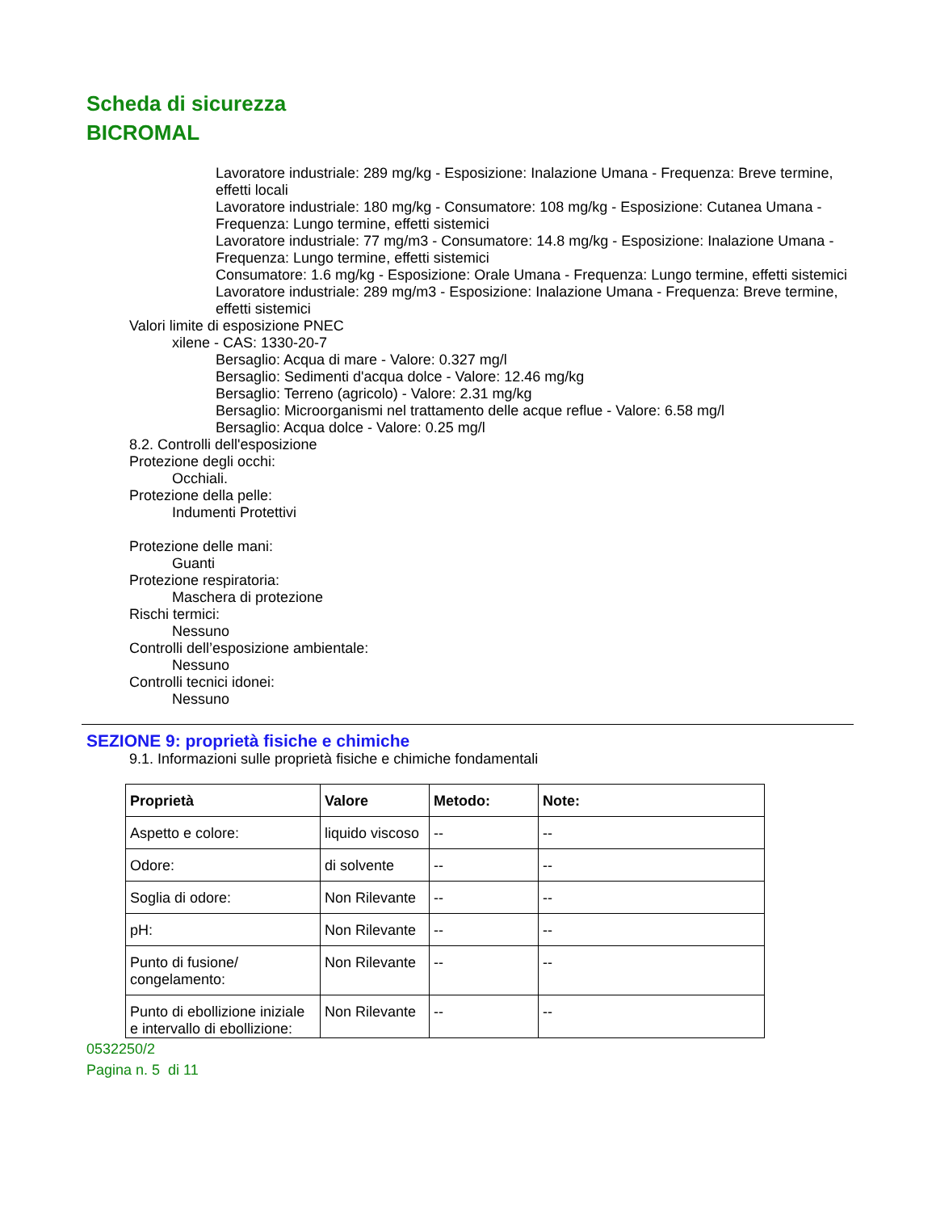Scheda di sicurezza
BICROMAL
Lavoratore industriale: 289 mg/kg - Esposizione: Inalazione Umana - Frequenza: Breve termine, effetti locali
Lavoratore industriale: 180 mg/kg - Consumatore: 108 mg/kg - Esposizione: Cutanea Umana - Frequenza: Lungo termine, effetti sistemici
Lavoratore industriale: 77 mg/m3 - Consumatore: 14.8 mg/kg - Esposizione: Inalazione Umana - Frequenza: Lungo termine, effetti sistemici
Consumatore: 1.6 mg/kg - Esposizione: Orale Umana - Frequenza: Lungo termine, effetti sistemici
Lavoratore industriale: 289 mg/m3 - Esposizione: Inalazione Umana - Frequenza: Breve termine, effetti sistemici
Valori limite di esposizione PNEC
xilene - CAS: 1330-20-7
Bersaglio: Acqua di mare - Valore: 0.327 mg/l
Bersaglio: Sedimenti d'acqua dolce - Valore: 12.46 mg/kg
Bersaglio: Terreno (agricolo) - Valore: 2.31 mg/kg
Bersaglio: Microorganismi nel trattamento delle acque reflue - Valore: 6.58 mg/l
Bersaglio: Acqua dolce - Valore: 0.25 mg/l
8.2. Controlli dell'esposizione
Protezione degli occhi:
Occhiali.
Protezione della pelle:
Indumenti Protettivi
Protezione delle mani:
Guanti
Protezione respiratoria:
Maschera di protezione
Rischi termici:
Nessuno
Controlli dell’esposizione ambientale:
Nessuno
Controlli tecnici idonei:
Nessuno
SEZIONE 9: proprietà fisiche e chimiche
9.1. Informazioni sulle proprietà fisiche e chimiche fondamentali
| Proprietà | Valore | Metodo: | Note: |
| --- | --- | --- | --- |
| Aspetto e colore: | liquido viscoso | -- | -- |
| Odore: | di solvente | -- | -- |
| Soglia di odore: | Non Rilevante | -- | -- |
| pH: | Non Rilevante | -- | -- |
| Punto di fusione/ congelamento: | Non Rilevante | -- | -- |
| Punto di ebollizione iniziale e intervallo di ebollizione: | Non Rilevante | -- | -- |
0532250/2
Pagina n. 5 di 11